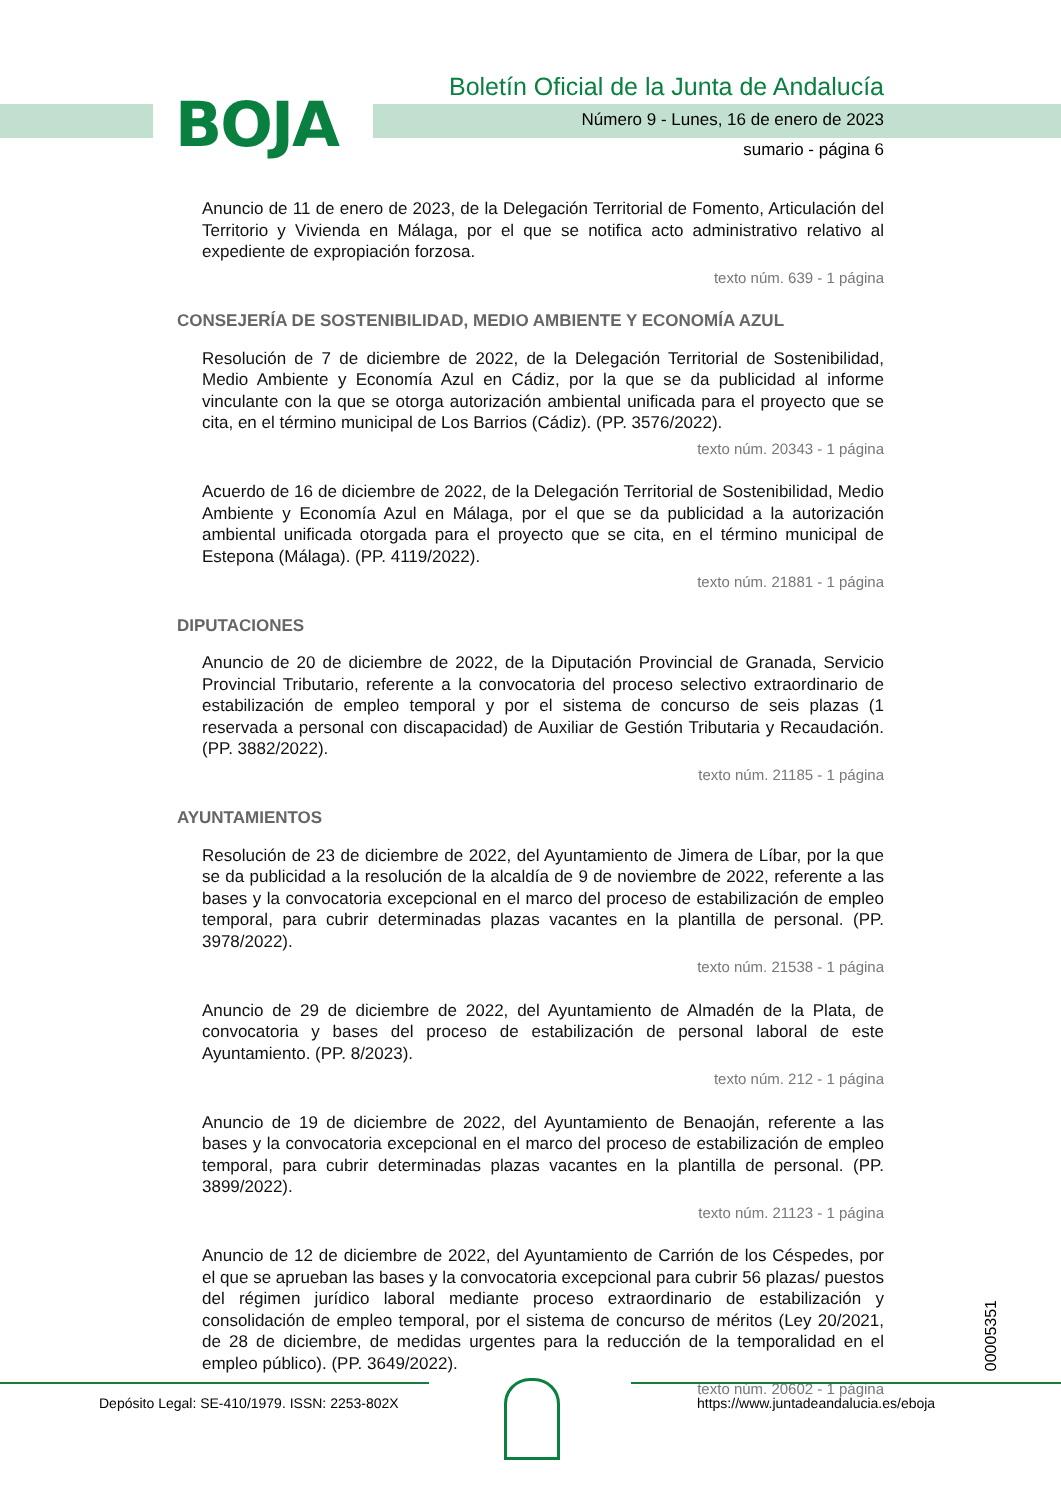BOJA
Boletín Oficial de la Junta de Andalucía
Número 9 - Lunes, 16 de enero de 2023
sumario - página 6
Anuncio de 11 de enero de 2023, de la Delegación Territorial de Fomento, Articulación del Territorio y Vivienda en Málaga, por el que se notifica acto administrativo relativo al expediente de expropiación forzosa.
texto núm. 639 - 1 página
CONSEJERÍA DE SOSTENIBILIDAD, MEDIO AMBIENTE Y ECONOMÍA AZUL
Resolución de 7 de diciembre de 2022, de la Delegación Territorial de Sostenibilidad, Medio Ambiente y Economía Azul en Cádiz, por la que se da publicidad al informe vinculante con la que se otorga autorización ambiental unificada para el proyecto que se cita, en el término municipal de Los Barrios (Cádiz). (PP. 3576/2022).
texto núm. 20343 - 1 página
Acuerdo de 16 de diciembre de 2022, de la Delegación Territorial de Sostenibilidad, Medio Ambiente y Economía Azul en Málaga, por el que se da publicidad a la autorización ambiental unificada otorgada para el proyecto que se cita, en el término municipal de Estepona (Málaga). (PP. 4119/2022).
texto núm. 21881 - 1 página
DIPUTACIONES
Anuncio de 20 de diciembre de 2022, de la Diputación Provincial de Granada, Servicio Provincial Tributario, referente a la convocatoria del proceso selectivo extraordinario de estabilización de empleo temporal y por el sistema de concurso de seis plazas (1 reservada a personal con discapacidad) de Auxiliar de Gestión Tributaria y Recaudación. (PP. 3882/2022).
texto núm. 21185 - 1 página
AYUNTAMIENTOS
Resolución de 23 de diciembre de 2022, del Ayuntamiento de Jimera de Líbar, por la que se da publicidad a la resolución de la alcaldía de 9 de noviembre de 2022, referente a las bases y la convocatoria excepcional en el marco del proceso de estabilización de empleo temporal, para cubrir determinadas plazas vacantes en la plantilla de personal. (PP. 3978/2022).
texto núm. 21538 - 1 página
Anuncio de 29 de diciembre de 2022, del Ayuntamiento de Almadén de la Plata, de convocatoria y bases del proceso de estabilización de personal laboral de este Ayuntamiento. (PP. 8/2023).
texto núm. 212 - 1 página
Anuncio de 19 de diciembre de 2022, del Ayuntamiento de Benaoján, referente a las bases y la convocatoria excepcional en el marco del proceso de estabilización de empleo temporal, para cubrir determinadas plazas vacantes en la plantilla de personal. (PP. 3899/2022).
texto núm. 21123 - 1 página
Anuncio de 12 de diciembre de 2022, del Ayuntamiento de Carrión de los Céspedes, por el que se aprueban las bases y la convocatoria excepcional para cubrir 56 plazas/ puestos del régimen jurídico laboral mediante proceso extraordinario de estabilización y consolidación de empleo temporal, por el sistema de concurso de méritos (Ley 20/2021, de 28 de diciembre, de medidas urgentes para la reducción de la temporalidad en el empleo público). (PP. 3649/2022).
texto núm. 20602 - 1 página
00005351
Depósito Legal: SE-410/1979. ISSN: 2253-802X https://www.juntadeandalucia.es/eboja